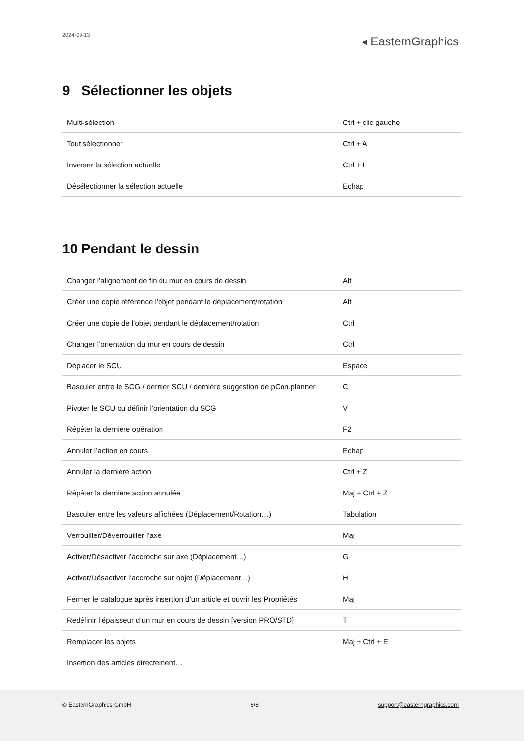2024-09-13
◂ EasternGraphics
9 Sélectionner les objets
| Multi-sélection | Ctrl + clic gauche |
| Tout sélectionner | Ctrl + A |
| Inverser la sélection actuelle | Ctrl + I |
| Désélectionner la sélection actuelle | Echap |
10 Pendant le dessin
| Changer l’alignement de fin du mur en cours de dessin | Alt |
| Créer une copie référence l’objet pendant le déplacement/rotation | Alt |
| Créer une copie de l’objet pendant le déplacement/rotation | Ctrl |
| Changer l’orientation du mur en cours de dessin | Ctrl |
| Déplacer le SCU | Espace |
| Basculer entre le SCG / dernier SCU / dernière suggestion de pCon.planner | C |
| Pivoter le SCU ou définir l’orientation du SCG | V |
| Répéter la dernière opération | F2 |
| Annuler l’action en cours | Echap |
| Annuler la dernière action | Ctrl + Z |
| Répéter la dernière action annulée | Maj + Ctrl + Z |
| Basculer entre les valeurs affichées (Déplacement/Rotation…) | Tabulation |
| Verrouiller/Déverrouiller l’axe | Maj |
| Activer/Désactiver l’accroche sur axe (Déplacement…) | G |
| Activer/Désactiver l’accroche sur objet (Déplacement…) | H |
| Fermer le catalogue après insertion d’un article et ouvrir les Propriétés | Maj |
| Redéfinir l’épaisseur d’un mur en cours de dessin [version PRO/STD] | T |
| Remplacer les objets | Maj + Ctrl + E |
| Insertion des articles directement… | |
© EasternGraphics GmbH 6/8 support@easterngraphics.com